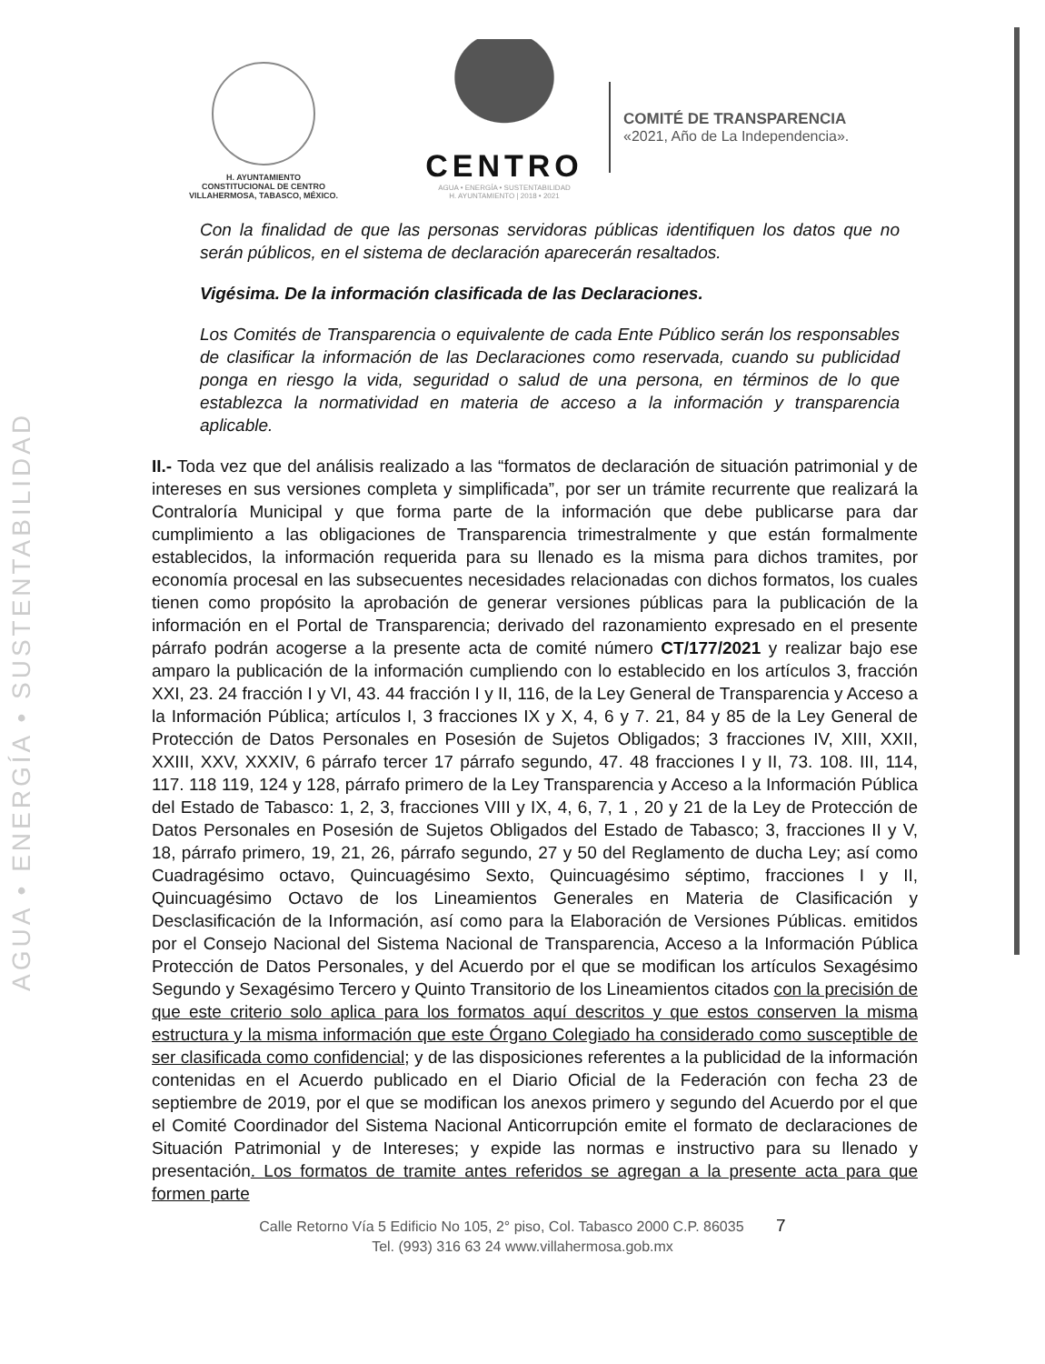AGUA • ENERGÍA • SUSTENTABILIDAD
H. AYUNTAMIENTO
CONSTITUCIONAL DE CENTRO
VILLAHERMOSA, TABASCO, MÉXICO.
CENTRO
AGUA • ENERGÍA • SUSTENTABILIDAD
H. AYUNTAMIENTO | 2018 • 2021
COMITÉ DE TRANSPARENCIA
«2021, Año de La Independencia».
Con la finalidad de que las personas servidoras públicas identifiquen los datos que no serán públicos, en el sistema de declaración aparecerán resaltados.
Vigésima. De la información clasificada de las Declaraciones.
Los Comités de Transparencia o equivalente de cada Ente Público serán los responsables de clasificar la información de las Declaraciones como reservada, cuando su publicidad ponga en riesgo la vida, seguridad o salud de una persona, en términos de lo que establezca la normatividad en materia de acceso a la información y transparencia aplicable.
II.- Toda vez que del análisis realizado a las “formatos de declaración de situación patrimonial y de intereses en sus versiones completa y simplificada”, por ser un trámite recurrente que realizará la Contraloría Municipal y que forma parte de la información que debe publicarse para dar cumplimiento a las obligaciones de Transparencia trimestralmente y que están formalmente establecidos, la información requerida para su llenado es la misma para dichos tramites, por economía procesal en las subsecuentes necesidades relacionadas con dichos formatos, los cuales tienen como propósito la aprobación de generar versiones públicas para la publicación de la información en el Portal de Transparencia; derivado del razonamiento expresado en el presente párrafo podrán acogerse a la presente acta de comité número CT/177/2021 y realizar bajo ese amparo la publicación de la información cumpliendo con lo establecido en los artículos 3, fracción XXI, 23. 24 fracción I y VI, 43. 44 fracción I y II, 116, de la Ley General de Transparencia y Acceso a la Información Pública; artículos I, 3 fracciones IX y X, 4, 6 y 7. 21, 84 y 85 de la Ley General de Protección de Datos Personales en Posesión de Sujetos Obligados; 3 fracciones IV, XIII, XXII, XXIII, XXV, XXXIV, 6 párrafo tercer 17 párrafo segundo, 47. 48 fracciones I y II, 73. 108. III, 114, 117. 118 119, 124 y 128, párrafo primero de la Ley Transparencia y Acceso a la Información Pública del Estado de Tabasco: 1, 2, 3, fracciones VIII y IX, 4, 6, 7, 1 , 20 y 21 de la Ley de Protección de Datos Personales en Posesión de Sujetos Obligados del Estado de Tabasco; 3, fracciones II y V, 18, párrafo primero, 19, 21, 26, párrafo segundo, 27 y 50 del Reglamento de ducha Ley; así como Cuadragésimo octavo, Quincuagésimo Sexto, Quincuagésimo séptimo, fracciones I y II, Quincuagésimo Octavo de los Lineamientos Generales en Materia de Clasificación y Desclasificación de la Información, así como para la Elaboración de Versiones Públicas. emitidos por el Consejo Nacional del Sistema Nacional de Transparencia, Acceso a la Información Pública Protección de Datos Personales, y del Acuerdo por el que se modifican los artículos Sexagésimo Segundo y Sexagésimo Tercero y Quinto Transitorio de los Lineamientos citados con la precisión de que este criterio solo aplica para los formatos aquí descritos y que estos conserven la misma estructura y la misma información que este Órgano Colegiado ha considerado como susceptible de ser clasificada como confidencial; y de las disposiciones referentes a la publicidad de la información contenidas en el Acuerdo publicado en el Diario Oficial de la Federación con fecha 23 de septiembre de 2019, por el que se modifican los anexos primero y segundo del Acuerdo por el que el Comité Coordinador del Sistema Nacional Anticorrupción emite el formato de declaraciones de Situación Patrimonial y de Intereses; y expide las normas e instructivo para su llenado y presentación. Los formatos de tramite antes referidos se agregan a la presente acta para que formen parte
Calle Retorno Vía 5 Edificio No 105, 2° piso, Col. Tabasco 2000 C.P. 86035 7
Tel. (993) 316 63 24 www.villahermosa.gob.mx